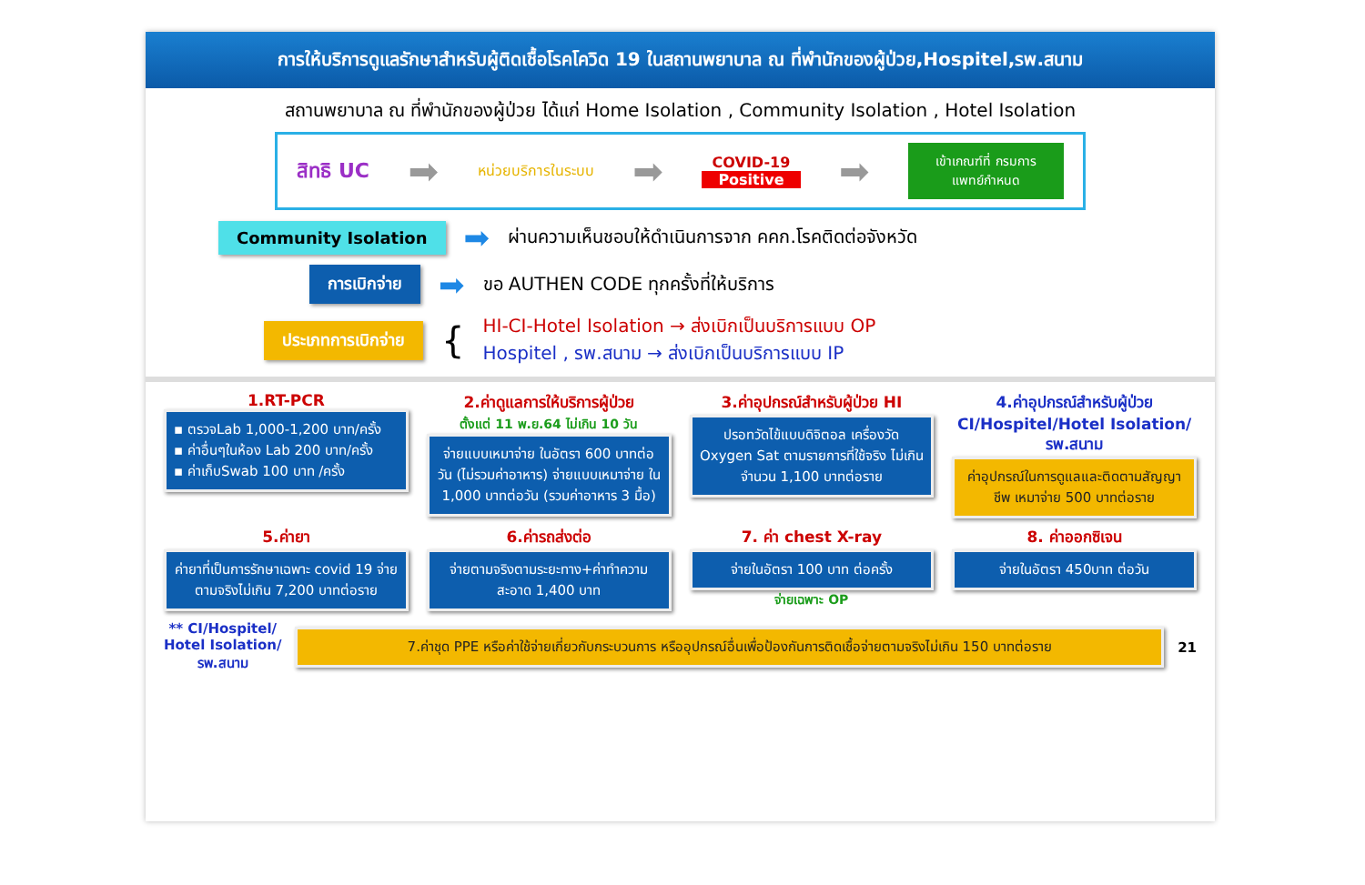การให้บริการดูแลรักษาสำหรับผู้ติดเชื้อโรคโควิด 19 ในสถานพยาบาล ณ ที่พำนักของผู้ป่วย,Hospitel,รพ.สนาม
สถานพยาบาล ณ ที่พำนักของผู้ป่วย ได้แก่ Home Isolation , Community Isolation , Hotel Isolation
สิทธิ UC ➡ หน่วยบริการในระบบ ➡ COVID-19
Positive ➡
เข้าเกณฑ์ที่ กรมการ
แพทย์กำหนด
Community Isolation ➡ ผ่านความเห็นชอบให้ดำเนินการจาก คคก.โรคติดต่อจังหวัด
การเบิกจ่าย ➡ ขอ AUTHEN CODE ทุกครั้งที่ให้บริการ
ประเภทการเบิกจ่าย {
HI-CI-Hotel Isolation → ส่งเบิกเป็นบริการแบบ OP
Hospitel , รพ.สนาม → ส่งเบิกเป็นบริการแบบ IP
1.RT-PCR
▪ ตรวจLab 1,000-1,200 บาท/ครั้ง
▪ ค่าอื่นๆในห้อง Lab 200 บาท/ครั้ง
▪ ค่าเก็บSwab 100 บาท /ครั้ง
2.ค่าดูแลการให้บริการผู้ป่วย
ตั้งแต่ 11 พ.ย.64 ไม่เกิน 10 วัน
จ่ายแบบเหมาจ่าย ในอัตรา 600 บาทต่อวัน (ไม่รวมค่าอาหาร) จ่ายแบบเหมาจ่าย ใน 1,000 บาทต่อวัน (รวมค่าอาหาร 3 มื้อ)
3.ค่าอุปกรณ์สำหรับผู้ป่วย HI
ปรอทวัดไข้แบบดิจิตอล เครื่องวัด Oxygen Sat ตามรายการที่ใช้จริง ไม่เกินจำนวน 1,100 บาทต่อราย
4.ค่าอุปกรณ์สำหรับผู้ป่วย CI/Hospitel/Hotel Isolation/ รพ.สนาม
ค่าอุปกรณ์ในการดูแลและติดตามสัญญาชีพ เหมาจ่าย 500 บาทต่อราย
5.ค่ายา
ค่ายาที่เป็นการรักษาเฉพาะ covid 19 จ่ายตามจริงไม่เกิน 7,200 บาทต่อราย
6.ค่ารถส่งต่อ
จ่ายตามจริงตามระยะทาง+ค่าทำความสะอาด 1,400 บาท
7. ค่า chest X-ray
จ่ายในอัตรา 100 บาท ต่อครั้ง
จ่ายเฉพาะ OP
8. ค่าออกซิเจน
จ่ายในอัตรา 450บาท ต่อวัน
** CI/Hospitel/
Hotel Isolation/
รพ.สนาม
7.ค่าชุด PPE หรือค่าใช้จ่ายเกี่ยวกับกระบวนการ หรืออุปกรณ์อื่นเพื่อป้องกันการติดเชื้อจ่ายตามจริงไม่เกิน 150 บาทต่อราย
21